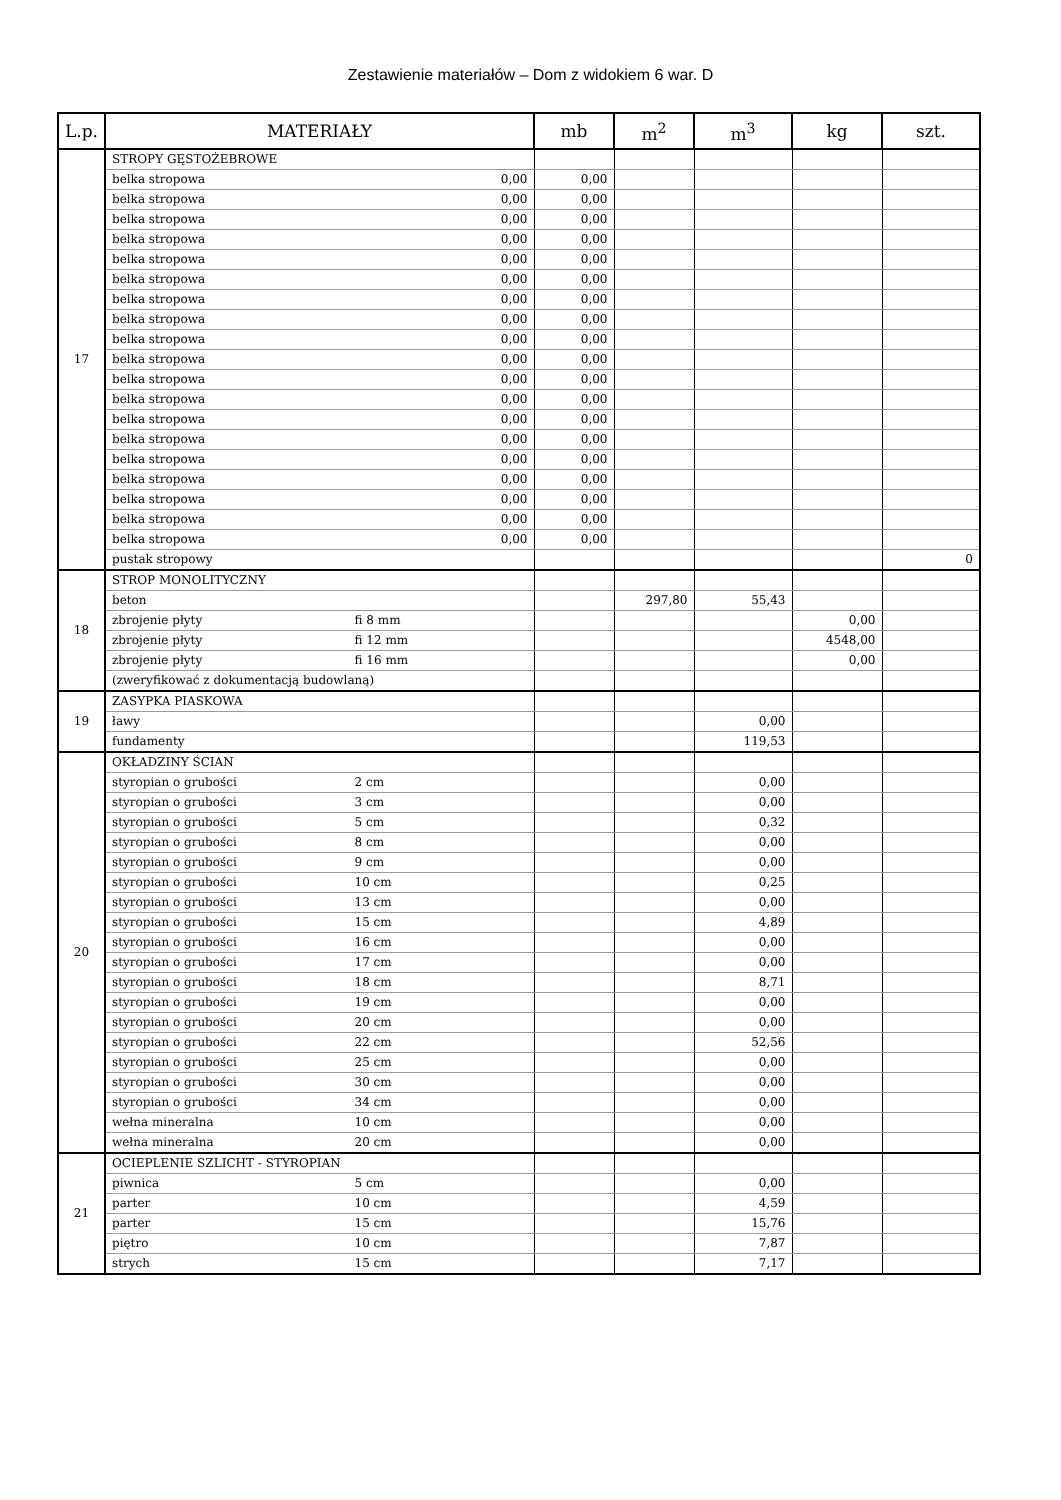Zestawienie materiałów – Dom z widokiem 6 war. D
| L.p. | MATERIAŁY | | | mb | m<sup>2</sup> | m<sup>3</sup> | kg | szt. |
| --- | --- | --- | --- | --- | --- | --- | --- | --- |
| 17 | STROPY GĘSTOŻEBROWE | | | | | | | |
| | belka stropowa | | 0,00 | 0,00 | | | | |
| | belka stropowa | | 0,00 | 0,00 | | | | |
| | belka stropowa | | 0,00 | 0,00 | | | | |
| | belka stropowa | | 0,00 | 0,00 | | | | |
| | belka stropowa | | 0,00 | 0,00 | | | | |
| | belka stropowa | | 0,00 | 0,00 | | | | |
| | belka stropowa | | 0,00 | 0,00 | | | | |
| | belka stropowa | | 0,00 | 0,00 | | | | |
| | belka stropowa | | 0,00 | 0,00 | | | | |
| | belka stropowa | | 0,00 | 0,00 | | | | |
| | belka stropowa | | 0,00 | 0,00 | | | | |
| | belka stropowa | | 0,00 | 0,00 | | | | |
| | belka stropowa | | 0,00 | 0,00 | | | | |
| | belka stropowa | | 0,00 | 0,00 | | | | |
| | belka stropowa | | 0,00 | 0,00 | | | | |
| | belka stropowa | | 0,00 | 0,00 | | | | |
| | belka stropowa | | 0,00 | 0,00 | | | | |
| | belka stropowa | | 0,00 | 0,00 | | | | |
| | belka stropowa | | 0,00 | 0,00 | | | | |
| | pustak stropowy | | | | | | | 0 |
| 18 | STROP MONOLITYCZNY | | | | | | | |
| | beton | | | | 297,80 | 55,43 | | |
| | zbrojenie płyty | fi 8 mm | | | | | 0,00 | |
| | zbrojenie płyty | fi 12 mm | | | | | 4548,00 | |
| | zbrojenie płyty | fi 16 mm | | | | | 0,00 | |
| | (zweryfikować z dokumentacją budowlaną) | | | | | | | |
| 19 | ZASYPKA PIASKOWA | | | | | | | |
| | ławy | | | | | 0,00 | | |
| | fundamenty | | | | | 119,53 | | |
| 20 | OKŁADZINY ŚCIAN | | | | | | | |
| | styropian o grubości | 2 cm | | | | 0,00 | | |
| | styropian o grubości | 3 cm | | | | 0,00 | | |
| | styropian o grubości | 5 cm | | | | 0,32 | | |
| | styropian o grubości | 8 cm | | | | 0,00 | | |
| | styropian o grubości | 9 cm | | | | 0,00 | | |
| | styropian o grubości | 10 cm | | | | 0,25 | | |
| | styropian o grubości | 13 cm | | | | 0,00 | | |
| | styropian o grubości | 15 cm | | | | 4,89 | | |
| | styropian o grubości | 16 cm | | | | 0,00 | | |
| | styropian o grubości | 17 cm | | | | 0,00 | | |
| | styropian o grubości | 18 cm | | | | 8,71 | | |
| | styropian o grubości | 19 cm | | | | 0,00 | | |
| | styropian o grubości | 20 cm | | | | 0,00 | | |
| | styropian o grubości | 22 cm | | | | 52,56 | | |
| | styropian o grubości | 25 cm | | | | 0,00 | | |
| | styropian o grubości | 30 cm | | | | 0,00 | | |
| | styropian o grubości | 34 cm | | | | 0,00 | | |
| | wełna mineralna | 10 cm | | | | 0,00 | | |
| | wełna mineralna | 20 cm | | | | 0,00 | | |
| 21 | OCIEPLENIE SZLICHT - STYROPIAN | | | | | | | |
| | piwnica | 5 cm | | | | 0,00 | | |
| | parter | 10 cm | | | | 4,59 | | |
| | parter | 15 cm | | | | 15,76 | | |
| | piętro | 10 cm | | | | 7,87 | | |
| | strych | 15 cm | | | | 7,17 | | |